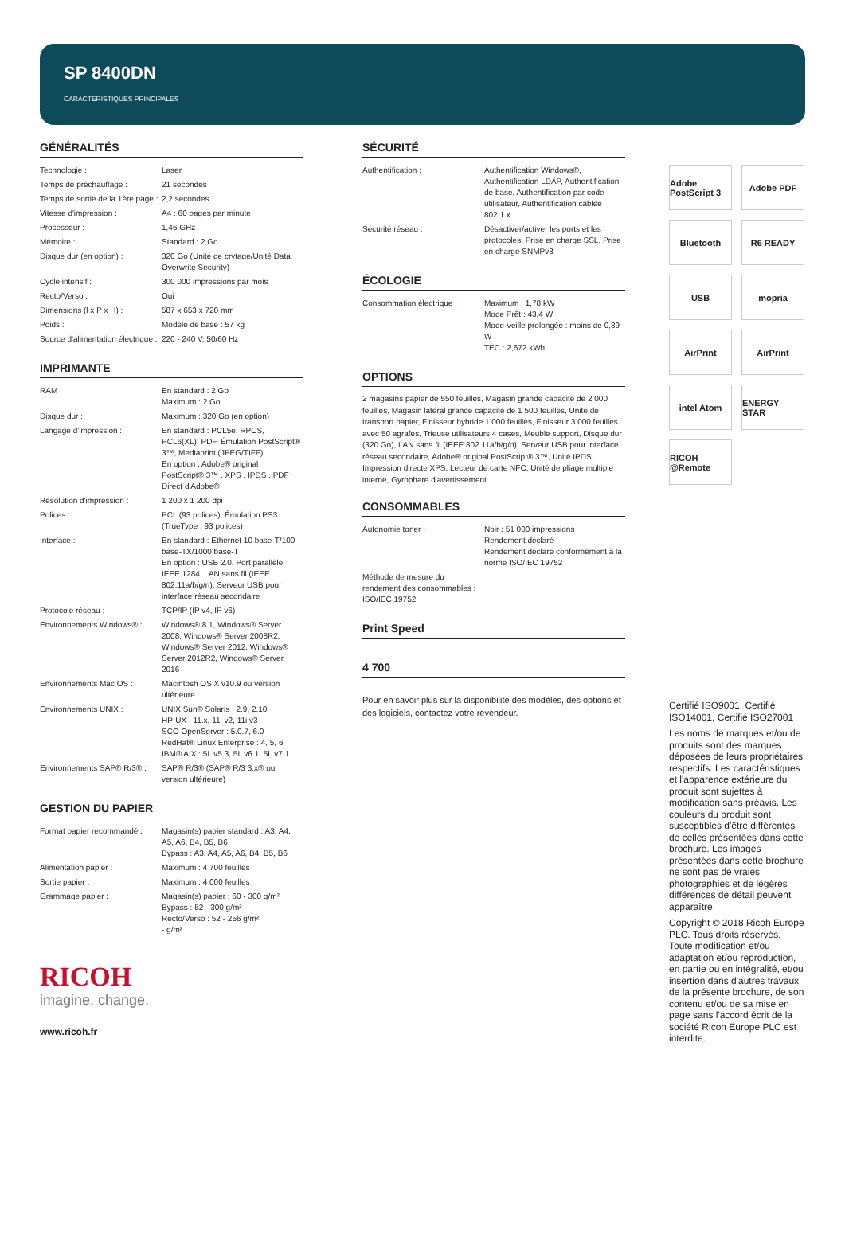SP 8400DN
CARACTERISTIQUES PRINCIPALES
GÉNÉRALITÉS
| Technologie : | Laser |
| Temps de préchauffage : | 21 secondes |
| Temps de sortie de la 1ère page : | 2,2 secondes |
| Vitesse d'impression : | A4 : 60 pages par minute |
| Processeur : | 1,46 GHz |
| Mémoire : | Standard : 2 Go |
| Disque dur (en option) : | 320 Go (Unité de crytage/Unité Data Overwrite Security) |
| Cycle intensif : | 300 000 impressions par mois |
| Recto/Verso : | Oui |
| Dimensions (l x P x H) : | 587 x 653 x 720 mm |
| Poids : | Modèle de base : 57 kg |
| Source d'alimentation électrique : | 220 - 240 V, 50/60 Hz |
IMPRIMANTE
| RAM : | En standard : 2 Go Maximum : 2 Go |
| Disque dur : | Maximum : 320 Go (en option) |
| Langage d'impression : | En standard : PCL5e, RPCS, PCL6(XL), PDF, Émulation PostScript® 3™, Mediaprint (JPEG/TIFF) En option : Adobe® original PostScript® 3™ , XPS , IPDS , PDF Direct d'Adobe® |
| Résolution d'impression : | 1 200 x 1 200 dpi |
| Polices : | PCL (93 polices), Émulation PS3 (TrueType : 93 polices) |
| Interface : | En standard : Ethernet 10 base-T/100 base-TX/1000 base-T En option : USB 2.0, Port parallèle IEEE 1284, LAN sans fil (IEEE 802.11a/b/g/n), Serveur USB pour interface réseau secondaire |
| Protocole réseau : | TCP/IP (IP v4, IP v6) |
| Environnements Windows® : | Windows® 8.1, Windows® Server 2008, Windows® Server 2008R2, Windows® Server 2012, Windows® Server 2012R2, Windows® Server 2016 |
| Environnements Mac OS : | Macintosh OS X v10.9 ou version ultérieure |
| Environnements UNIX : | UNIX Sun® Solaris : 2.9, 2.10 HP-UX : 11.x, 11i v2, 11i v3 SCO OpenServer : 5.0.7, 6.0 RedHat® Linux Enterprise : 4, 5, 6 IBM® AIX : 5L v5.3, 5L v6.1, 5L v7.1 |
| Environnements SAP® R/3® : | SAP® R/3® (SAP® R/3 3.x® ou version ultérieure) |
GESTION DU PAPIER
| Format papier recommandé : | Magasin(s) papier standard : A3, A4, A5, A6, B4, B5, B6 Bypass : A3, A4, A5, A6, B4, B5, B6 |
| Alimentation papier : | Maximum : 4 700 feuilles |
| Sortie papier : | Maximum : 4 000 feuilles |
| Grammage papier : | Magasin(s) papier : 60 - 300 g/m² Bypass : 52 - 300 g/m² Recto/Verso : 52 - 256 g/m² - g/m² |
RICOH
imagine. change.
www.ricoh.fr
SÉCURITÉ
| Authentification : | Authentification Windows®, Authentification LDAP, Authentification de base, Authentification par code utilisateur, Authentification câblée 802.1.x |
| Sécurité réseau : | Désactiver/activer les ports et les protocoles, Prise en charge SSL, Prise en charge SNMPv3 |
ÉCOLOGIE
| Consommation électrique : | Maximum : 1,78 kW Mode Prêt : 43,4 W Mode Veille prolongée : moins de 0,89 W TEC : 2,672 kWh |
OPTIONS
2 magasins papier de 550 feuilles, Magasin grande capacité de 2 000 feuilles, Magasin latéral grande capacité de 1 500 feuilles, Unité de transport papier, Finisseur hybride 1 000 feuilles, Finisseur 3 000 feuilles avec 50 agrafes, Trieuse utilisateurs 4 cases, Meuble support, Disque dur (320 Go), LAN sans fil (IEEE 802.11a/b/g/n), Serveur USB pour interface réseau secondaire, Adobe® original PostScript® 3™, Unité IPDS, Impression directe XPS, Lecteur de carte NFC, Unité de pliage multiple interne, Gyrophare d'avertissement
CONSOMMABLES
| Autonomie toner : | Noir : 51 000 impressions Rendement déclaré : Rendement déclaré conformément à la norme ISO/IEC 19752 |
| Méthode de mesure du rendement des consommables : ISO/IEC 19752 | |
Print Speed
4 700
Pour en savoir plus sur la disponibilité des modèles, des options et des logiciels, contactez votre revendeur.
Adobe PostScript 3
Adobe PDF
Bluetooth
R6 READY
USB
mopria
AirPrint
AirPrint
intel Atom
ENERGY STAR
RICOH @Remote
Certifié ISO9001, Certifié ISO14001, Certifié ISO27001
Les noms de marques et/ou de produits sont des marques déposées de leurs propriétaires respectifs. Les caractéristiques et l'apparence extérieure du produit sont sujettes à modification sans préavis. Les couleurs du produit sont susceptibles d'être différentes de celles présentées dans cette brochure. Les images présentées dans cette brochure ne sont pas de vraies photographies et de légères différences de détail peuvent apparaître.
Copyright © 2018 Ricoh Europe PLC. Tous droits réservés. Toute modification et/ou adaptation et/ou reproduction, en partie ou en intégralité, et/ou insertion dans d'autres travaux de la présente brochure, de son contenu et/ou de sa mise en page sans l'accord écrit de la société Ricoh Europe PLC est interdite.